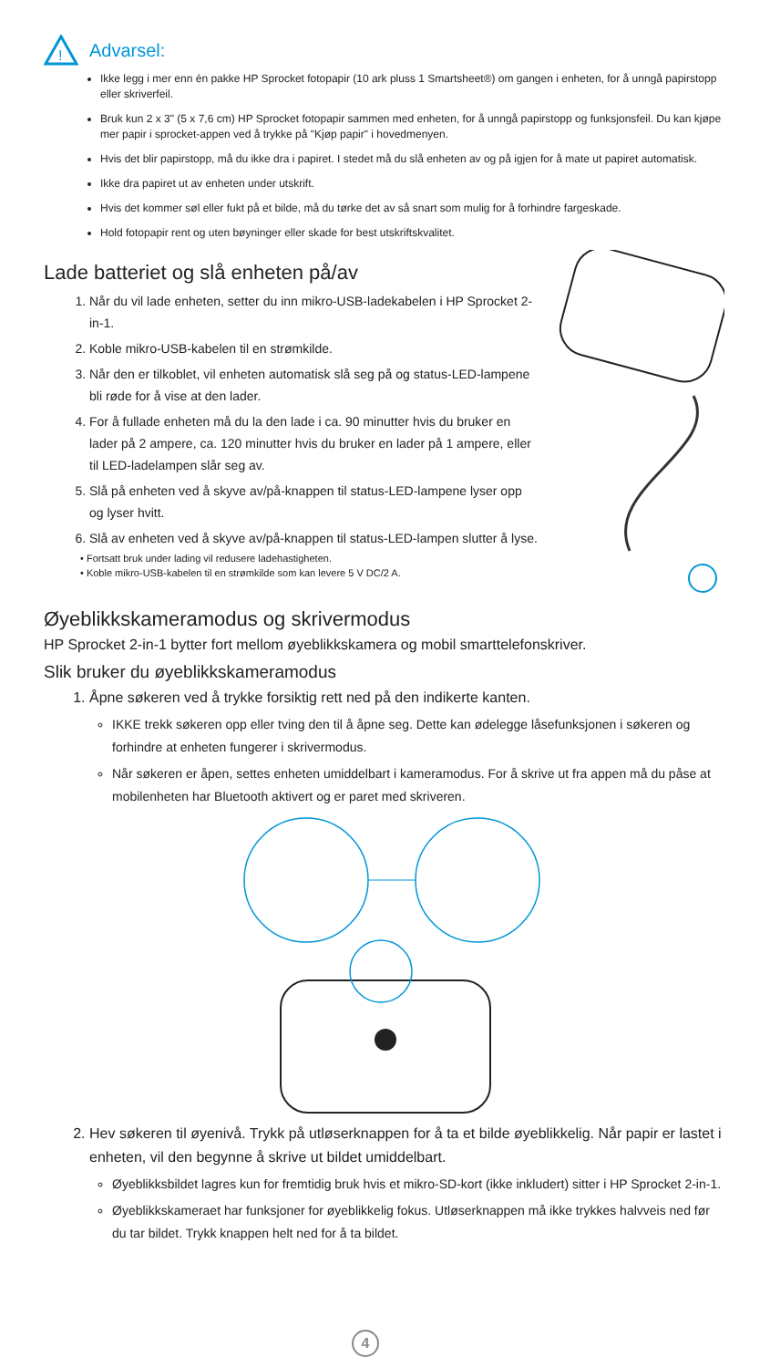!
Advarsel:
Ikke legg i mer enn én pakke HP Sprocket fotopapir (10 ark pluss 1 Smartsheet®) om gangen i enheten, for å unngå papirstopp eller skriverfeil.
Bruk kun 2 x 3" (5 x 7,6 cm) HP Sprocket fotopapir sammen med enheten, for å unngå papirstopp og funksjonsfeil. Du kan kjøpe mer papir i sprocket-appen ved å trykke på "Kjøp papir" i hovedmenyen.
Hvis det blir papirstopp, må du ikke dra i papiret. I stedet må du slå enheten av og på igjen for å mate ut papiret automatisk.
Ikke dra papiret ut av enheten under utskrift.
Hvis det kommer søl eller fukt på et bilde, må du tørke det av så snart som mulig for å forhindre fargeskade.
Hold fotopapir rent og uten bøyninger eller skade for best utskriftskvalitet.
Lade batteriet og slå enheten på/av
1. Når du vil lade enheten, setter du inn mikro-USB-ladekabelen i HP Sprocket 2-in-1.
2. Koble mikro-USB-kabelen til en strømkilde.
3. Når den er tilkoblet, vil enheten automatisk slå seg på og status-LED-lampene bli røde for å vise at den lader.
4. For å fullade enheten må du la den lade i ca. 90 minutter hvis du bruker en lader på 2 ampere, ca. 120 minutter hvis du bruker en lader på 1 ampere, eller til LED-ladelampen slår seg av.
5. Slå på enheten ved å skyve av/på-knappen til status-LED-lampene lyser opp og lyser hvitt.
6. Slå av enheten ved å skyve av/på-knappen til status-LED-lampen slutter å lyse.
• Fortsatt bruk under lading vil redusere ladehastigheten.
• Koble mikro-USB-kabelen til en strømkilde som kan levere 5 V DC/2 A.
Øyeblikkskameramodus og skrivermodus
HP Sprocket 2-in-1 bytter fort mellom øyeblikkskamera og mobil smarttelefonskriver.
Slik bruker du øyeblikkskameramodus
1. Åpne søkeren ved å trykke forsiktig rett ned på den indikerte kanten.
IKKE trekk søkeren opp eller tving den til å åpne seg. Dette kan ødelegge låsefunksjonen i søkeren og forhindre at enheten fungerer i skrivermodus.
Når søkeren er åpen, settes enheten umiddelbart i kameramodus. For å skrive ut fra appen må du påse at mobilenheten har Bluetooth aktivert og er paret med skriveren.
2. Hev søkeren til øyenivå. Trykk på utløserknappen for å ta et bilde øyeblikkelig. Når papir er lastet i enheten, vil den begynne å skrive ut bildet umiddelbart.
Øyeblikksbildet lagres kun for fremtidig bruk hvis et mikro-SD-kort (ikke inkludert) sitter i HP Sprocket 2-in-1.
Øyeblikkskameraet har funksjoner for øyeblikkelig fokus. Utløserknappen må ikke trykkes halvveis ned før du tar bildet. Trykk knappen helt ned for å ta bildet.
4